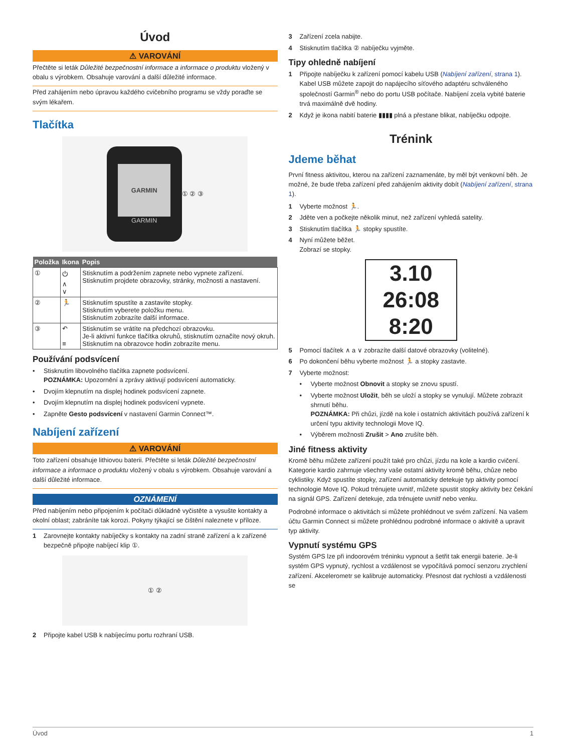Úvod
⚠ VAROVÁNÍ
Přečtěte si leták Důležité bezpečnostní informace a informace o produktu vložený v obalu s výrobkem. Obsahuje varování a další důležité informace.
Před zahájením nebo úpravou každého cvičebního programu se vždy poraďte se svým lékařem.
Tlačítka
GARMIN
GARMIN
① ② ③
| Položka | Ikona | Popis |
| --- | --- | --- |
| ① | ⏻ ∧ ∨ | Stisknutím a podržením zapnete nebo vypnete zařízení. Stisknutím projdete obrazovky, stránky, možnosti a nastavení. |
| ② | 🏃 | Stisknutím spustíte a zastavíte stopky. Stisknutím vyberete položku menu. Stisknutím zobrazíte další informace. |
| ③ | ↶ ≡ | Stisknutím se vrátíte na předchozí obrazovku. Je-li aktivní funkce tlačítka okruhů, stisknutím označíte nový okruh. Stisknutím na obrazovce hodin zobrazíte menu. |
Používání podsvícení
• Stisknutím libovolného tlačítka zapnete podsvícení.
POZNÁMKA: Upozornění a zprávy aktivují podsvícení automaticky.
• Dvojím klepnutím na displej hodinek podsvícení zapnete.
• Dvojím klepnutím na displej hodinek podsvícení vypnete.
• Zapněte Gesto podsvícení v nastavení Garmin Connect™.
Nabíjení zařízení
⚠ VAROVÁNÍ
Toto zařízení obsahuje lithiovou baterii. Přečtěte si leták Důležité bezpečnostní informace a informace o produktu vložený v obalu s výrobkem. Obsahuje varování a další důležité informace.
OZNÁMENÍ
Před nabíjením nebo připojením k počítači důkladně vyčistěte a vysušte kontakty a okolní oblast; zabráníte tak korozi. Pokyny týkající se čištění naleznete v příloze.
1 Zarovnejte kontakty nabíječky s kontakty na zadní straně zařízení a k zařízené bezpečně připojte nabíjecí klip ①.
① ②
2 Připojte kabel USB k nabíjecímu portu rozhraní USB.
3 Zařízení zcela nabijte.
4 Stisknutím tlačítka ② nabíječku vyjměte.
Tipy ohledně nabíjení
1 Připojte nabíječku k zařízení pomocí kabelu USB (Nabíjení zařízení, strana 1).
Kabel USB můžete zapojit do napájecího síťového adaptéru schváleného společností Garmin<sup>®</sup> nebo do portu USB počítače. Nabíjení zcela vybité baterie trvá maximálně dvě hodiny.
2 Když je ikona nabití baterie ▮▮▮▮ plná a přestane blikat, nabíječku odpojte.
Trénink
Jdeme běhat
První fitness aktivitou, kterou na zařízení zaznamenáte, by měl být venkovní běh. Je možné, že bude třeba zařízení před zahájením aktivity dobít (Nabíjení zařízení, strana 1).
1 Vyberte možnost 🏃.
2 Jděte ven a počkejte několik minut, než zařízení vyhledá satelity.
3 Stisknutím tlačítka 🏃 stopky spustíte.
4 Nyní můžete běžet.
Zobrazí se stopky.
3.10
26:08
8:20
5 Pomocí tlačítek ∧ a ∨ zobrazíte další datové obrazovky (volitelné).
6 Po dokončení běhu vyberte možnost 🏃 a stopky zastavte.
7 Vyberte možnost:
• Vyberte možnost Obnovit a stopky se znovu spustí.
• Vyberte možnost Uložit, běh se uloží a stopky se vynulují. Můžete zobrazit shrnutí běhu.
POZNÁMKA: Při chůzi, jízdě na kole i ostatních aktivitách používá zařízení k určení typu aktivity technologii Move IQ.
• Výběrem možnosti Zrušit > Ano zrušíte běh.
Jiné fitness aktivity
Kromě běhu můžete zařízení použít také pro chůzi, jízdu na kole a kardio cvičení. Kategorie kardio zahrnuje všechny vaše ostatní aktivity kromě běhu, chůze nebo cyklistiky. Když spustíte stopky, zařízení automaticky detekuje typ aktivity pomocí technologie Move IQ. Pokud trénujete uvnitř, můžete spustit stopky aktivity bez čekání na signál GPS. Zařízení detekuje, zda trénujete uvnitř nebo venku.
Podrobné informace o aktivitách si můžete prohlédnout ve svém zařízení. Na vašem účtu Garmin Connect si můžete prohlédnou podrobné informace o aktivitě a upravit typ aktivity.
Vypnutí systému GPS
Systém GPS lze při indoorovém tréninku vypnout a šetřit tak energii baterie. Je-li systém GPS vypnutý, rychlost a vzdálenost se vypočítává pomocí senzoru zrychlení zařízení. Akcelerometr se kalibruje automaticky. Přesnost dat rychlosti a vzdálenosti se
Úvod 1